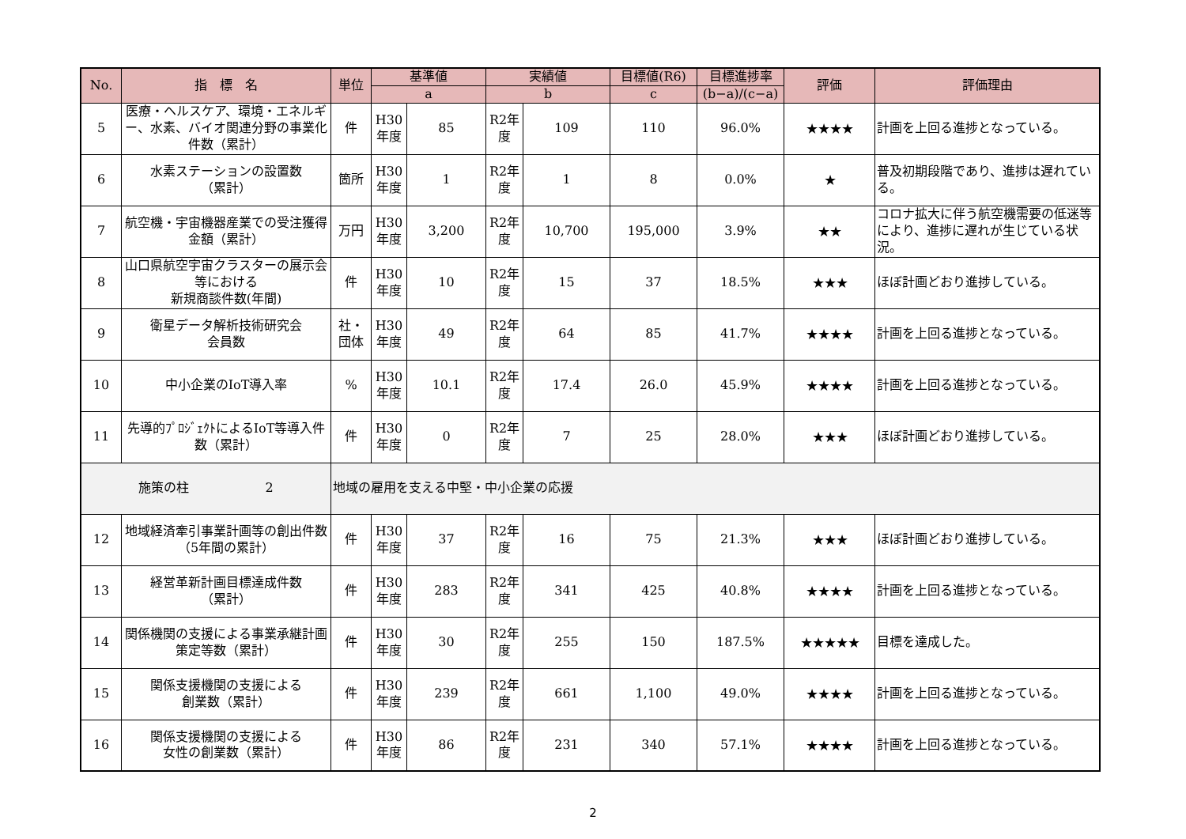| No. | 指 標 名 | 単位 | 基準値 | | 実績値 | | 目標値(R6) | 目標進捗率 | 評価 | 評価理由 |
| --- | --- | --- | --- | --- | --- | --- | --- | --- | --- | --- |
| | | | a | | b | | c | (b−a)/(c−a) | | |
| 5 | 医療・ヘルスケア、環境・エネルギー、水素、バイオ関連分野の事業化件数（累計） | 件 | H30年度 | 85 | R2年度 | 109 | 110 | 96.0% | ★★★★ | 計画を上回る進捗となっている。 |
| 6 | 水素ステーションの設置数 （累計） | 箇所 | H30年度 | 1 | R2年度 | 1 | 8 | 0.0% | ★ | 普及初期段階であり、進捗は遅れている。 |
| 7 | 航空機・宇宙機器産業での受注獲得金額（累計） | 万円 | H30年度 | 3,200 | R2年度 | 10,700 | 195,000 | 3.9% | ★★ | コロナ拡大に伴う航空機需要の低迷等により、進捗に遅れが生じている状況。 |
| 8 | 山口県航空宇宙クラスターの展示会等における 新規商談件数(年間) | 件 | H30年度 | 10 | R2年度 | 15 | 37 | 18.5% | ★★★ | ほぼ計画どおり進捗している。 |
| 9 | 衛星データ解析技術研究会 会員数 | 社・団体 | H30年度 | 49 | R2年度 | 64 | 85 | 41.7% | ★★★★ | 計画を上回る進捗となっている。 |
| 10 | 中小企業のIoT導入率 | % | H30年度 | 10.1 | R2年度 | 17.4 | 26.0 | 45.9% | ★★★★ | 計画を上回る進捗となっている。 |
| 11 | 先導的ﾌﾟﾛｼﾞｪｸﾄによるIoT等導入件数（累計） | 件 | H30年度 | 0 | R2年度 | 7 | 25 | 28.0% | ★★★ | ほぼ計画どおり進捗している。 |
| 施策の柱 2 | | 地域の雇用を支える中堅・中小企業の応援 | | | | | | | | |
| 12 | 地域経済牽引事業計画等の創出件数（5年間の累計） | 件 | H30年度 | 37 | R2年度 | 16 | 75 | 21.3% | ★★★ | ほぼ計画どおり進捗している。 |
| 13 | 経営革新計画目標達成件数 （累計） | 件 | H30年度 | 283 | R2年度 | 341 | 425 | 40.8% | ★★★★ | 計画を上回る進捗となっている。 |
| 14 | 関係機関の支援による事業承継計画策定等数（累計） | 件 | H30年度 | 30 | R2年度 | 255 | 150 | 187.5% | ★★★★★ | 目標を達成した。 |
| 15 | 関係支援機関の支援による 創業数（累計） | 件 | H30年度 | 239 | R2年度 | 661 | 1,100 | 49.0% | ★★★★ | 計画を上回る進捗となっている。 |
| 16 | 関係支援機関の支援による 女性の創業数（累計） | 件 | H30年度 | 86 | R2年度 | 231 | 340 | 57.1% | ★★★★ | 計画を上回る進捗となっている。 |
2